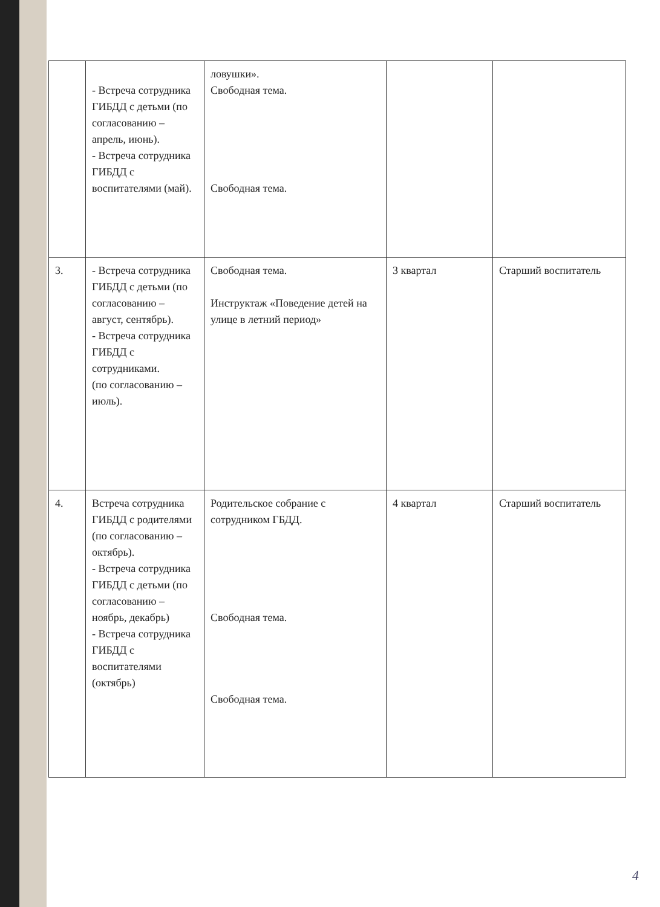| | - Встреча сотрудника ГИБДД с детьми (по согласованию – апрель, июнь). - Встреча сотрудника ГИБДД с воспитателями (май). | ловушки». Свободная тема. Свободная тема. | | |
| 3. | - Встреча сотрудника ГИБДД с детьми (по согласованию – август, сентябрь). - Встреча сотрудника ГИБДД с сотрудниками. (по согласованию – июль). | Свободная тема. Инструктаж «Поведение детей на улице в летний период» | 3 квартал | Старший воспитатель |
| 4. | Встреча сотрудника ГИБДД с родителями (по согласованию – октябрь). - Встреча сотрудника ГИБДД с детьми (по согласованию – ноябрь, декабрь) - Встреча сотрудника ГИБДД с воспитателями (октябрь) | Родительское собрание с сотрудником ГБДД. Свободная тема. Свободная тема. | 4 квартал | Старший воспитатель |
4